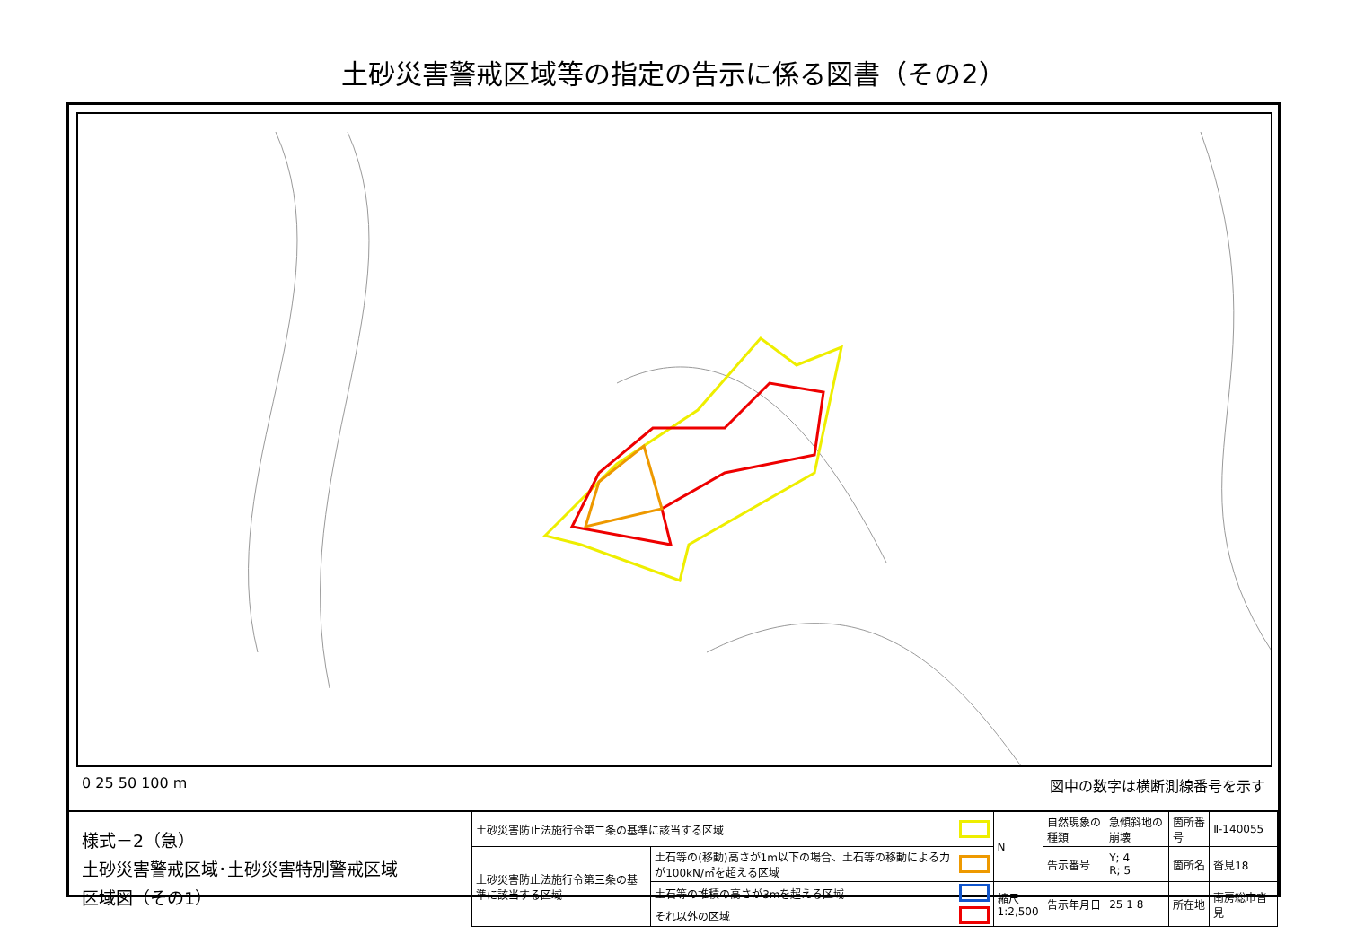土砂災害警戒区域等の指定の告示に係る図書（その2）
0 25 50 100 m 図中の数字は横断測線番号を示す
| 様式－2（急） 土砂災害警戒区域･土砂災害特別警戒区域 区域図（その1） | 土砂災害防止法施行令第二条の基準に該当する区域 | | | N | 自然現象の種類 | 急傾斜地の崩壊 | 箇所番号 | Ⅱ-140055 |
| | 土砂災害防止法施行令第三条の基準に該当する区域 | 土石等の(移動)高さが1m以下の場合、土石等の移動による力が100kN/㎡を超える区域 | | | 告示番号 | Y; 4 R; 5 | 箇所名 | 沓見18 |
| | | 土石等の堆積の高さが3mを超える区域 | | 縮尺 1:2,500 | 告示年月日 | 25 1 8 | 所在地 | 南房総市沓見 |
| | | それ以外の区域 | | | | | | |